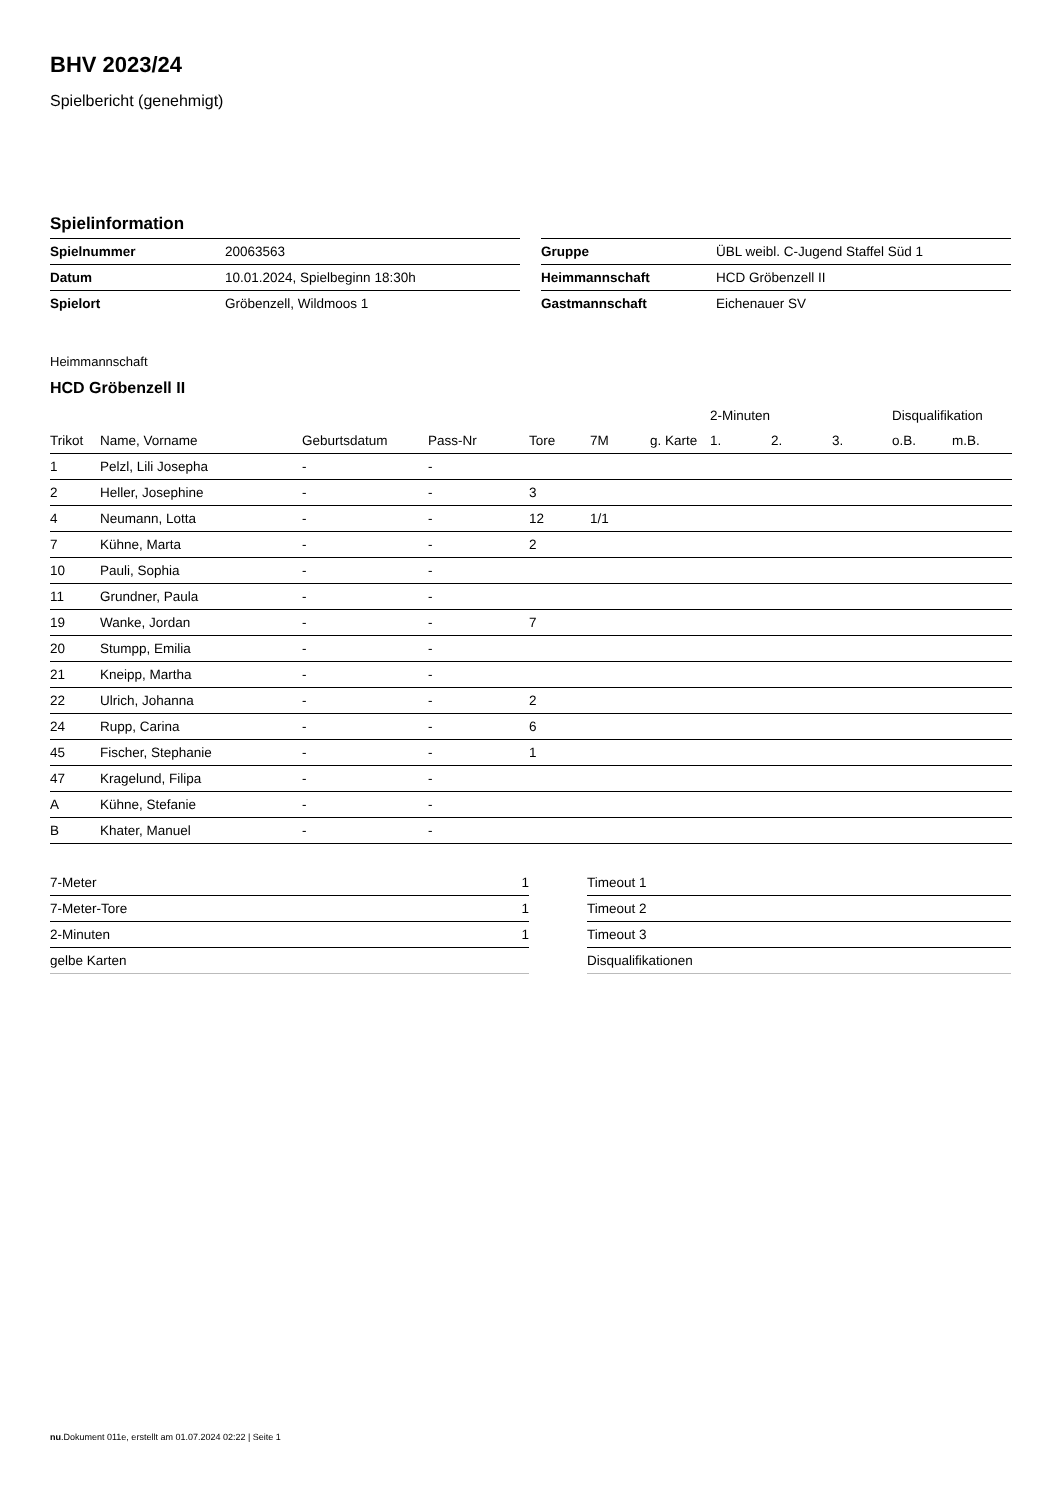BHV 2023/24
Spielbericht (genehmigt)
Spielinformation
| Spielnummer | 20063563 |
| Datum | 10.01.2024, Spielbeginn 18:30h |
| Spielort | Gröbenzell, Wildmoos 1 |
| Gruppe | ÜBL weibl. C-Jugend Staffel Süd 1 |
| Heimmannschaft | HCD Gröbenzell II |
| Gastmannschaft | Eichenauer SV |
Heimmannschaft
HCD Gröbenzell II
| | | | | | | | 2-Minuten | | | Disqualifikation | |
| --- | --- | --- | --- | --- | --- | --- | --- | --- | --- | --- | --- |
| Trikot | Name, Vorname | Geburtsdatum | Pass-Nr | Tore | 7M | g. Karte | 1. | 2. | 3. | o.B. | m.B. |
| 1 | Pelzl, Lili Josepha | - | - | | | | | | | | |
| 2 | Heller, Josephine | - | - | 3 | | | | | | | |
| 4 | Neumann, Lotta | - | - | 12 | 1/1 | | | | | | |
| 7 | Kühne, Marta | - | - | 2 | | | | | | | |
| 10 | Pauli, Sophia | - | - | | | | | | | | |
| 11 | Grundner, Paula | - | - | | | | | | | | |
| 19 | Wanke, Jordan | - | - | 7 | | | | | | | |
| 20 | Stumpp, Emilia | - | - | | | | | | | | |
| 21 | Kneipp, Martha | - | - | | | | | | | | |
| 22 | Ulrich, Johanna | - | - | 2 | | | | | | | |
| 24 | Rupp, Carina | - | - | 6 | | | | | | | |
| 45 | Fischer, Stephanie | - | - | 1 | | | | | | | |
| 47 | Kragelund, Filipa | - | - | | | | | | | | |
| A | Kühne, Stefanie | - | - | | | | | | | | |
| B | Khater, Manuel | - | - | | | | | | | | |
| 7-Meter | 1 |
| 7-Meter-Tore | 1 |
| 2-Minuten | 1 |
| gelbe Karten | |
| Timeout 1 |
| Timeout 2 |
| Timeout 3 |
| Disqualifikationen |
nu.Dokument 011e, erstellt am 01.07.2024 02:22 | Seite 1